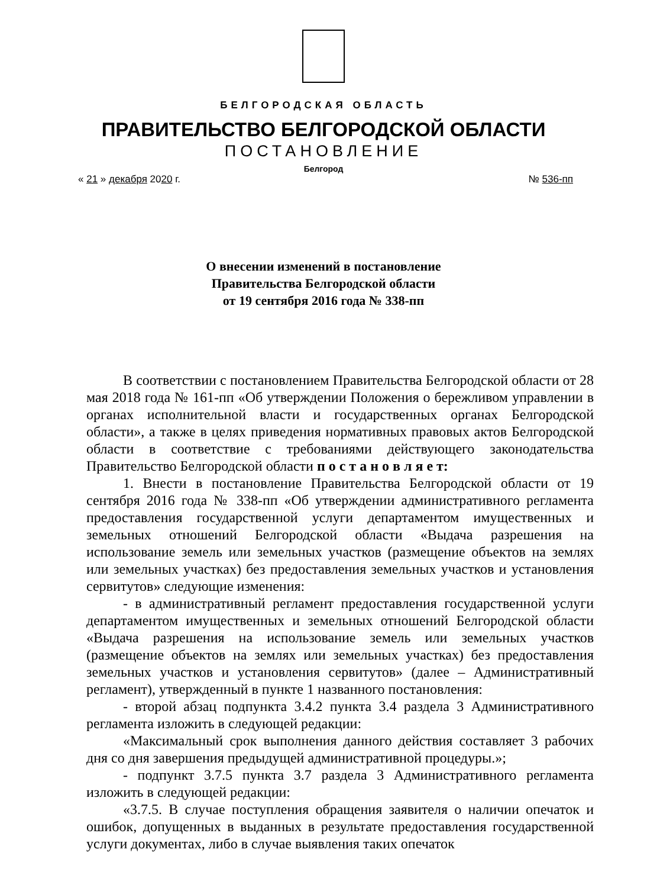БЕЛГОРОДСКАЯ ОБЛАСТЬ
ПРАВИТЕЛЬСТВО БЕЛГОРОДСКОЙ ОБЛАСТИ
ПОСТАНОВЛЕНИЕ
Белгород
« 21 » декабря 2020 г. № 536-пп
О внесении изменений в постановление
Правительства Белгородской области
от 19 сентября 2016 года № 338-пп
В соответствии с постановлением Правительства Белгородской области от 28 мая 2018 года № 161-пп «Об утверждении Положения о бережливом управлении в органах исполнительной власти и государственных органах Белгородской области», а также в целях приведения нормативных правовых актов Белгородской области в соответствие с требованиями действующего законодательства Правительство Белгородской области п о с т а н о в л я е т:
1. Внести в постановление Правительства Белгородской области от 19 сентября 2016 года № 338-пп «Об утверждении административного регламента предоставления государственной услуги департаментом имущественных и земельных отношений Белгородской области «Выдача разрешения на использование земель или земельных участков (размещение объектов на землях или земельных участках) без предоставления земельных участков и установления сервитутов» следующие изменения:
- в административный регламент предоставления государственной услуги департаментом имущественных и земельных отношений Белгородской области «Выдача разрешения на использование земель или земельных участков (размещение объектов на землях или земельных участках) без предоставления земельных участков и установления сервитутов» (далее – Административный регламент), утвержденный в пункте 1 названного постановления:
- второй абзац подпункта 3.4.2 пункта 3.4 раздела 3 Административного регламента изложить в следующей редакции:
«Максимальный срок выполнения данного действия составляет 3 рабочих дня со дня завершения предыдущей административной процедуры.»;
- подпункт 3.7.5 пункта 3.7 раздела 3 Административного регламента изложить в следующей редакции:
«3.7.5. В случае поступления обращения заявителя о наличии опечаток и ошибок, допущенных в выданных в результате предоставления государственной услуги документах, либо в случае выявления таких опечаток